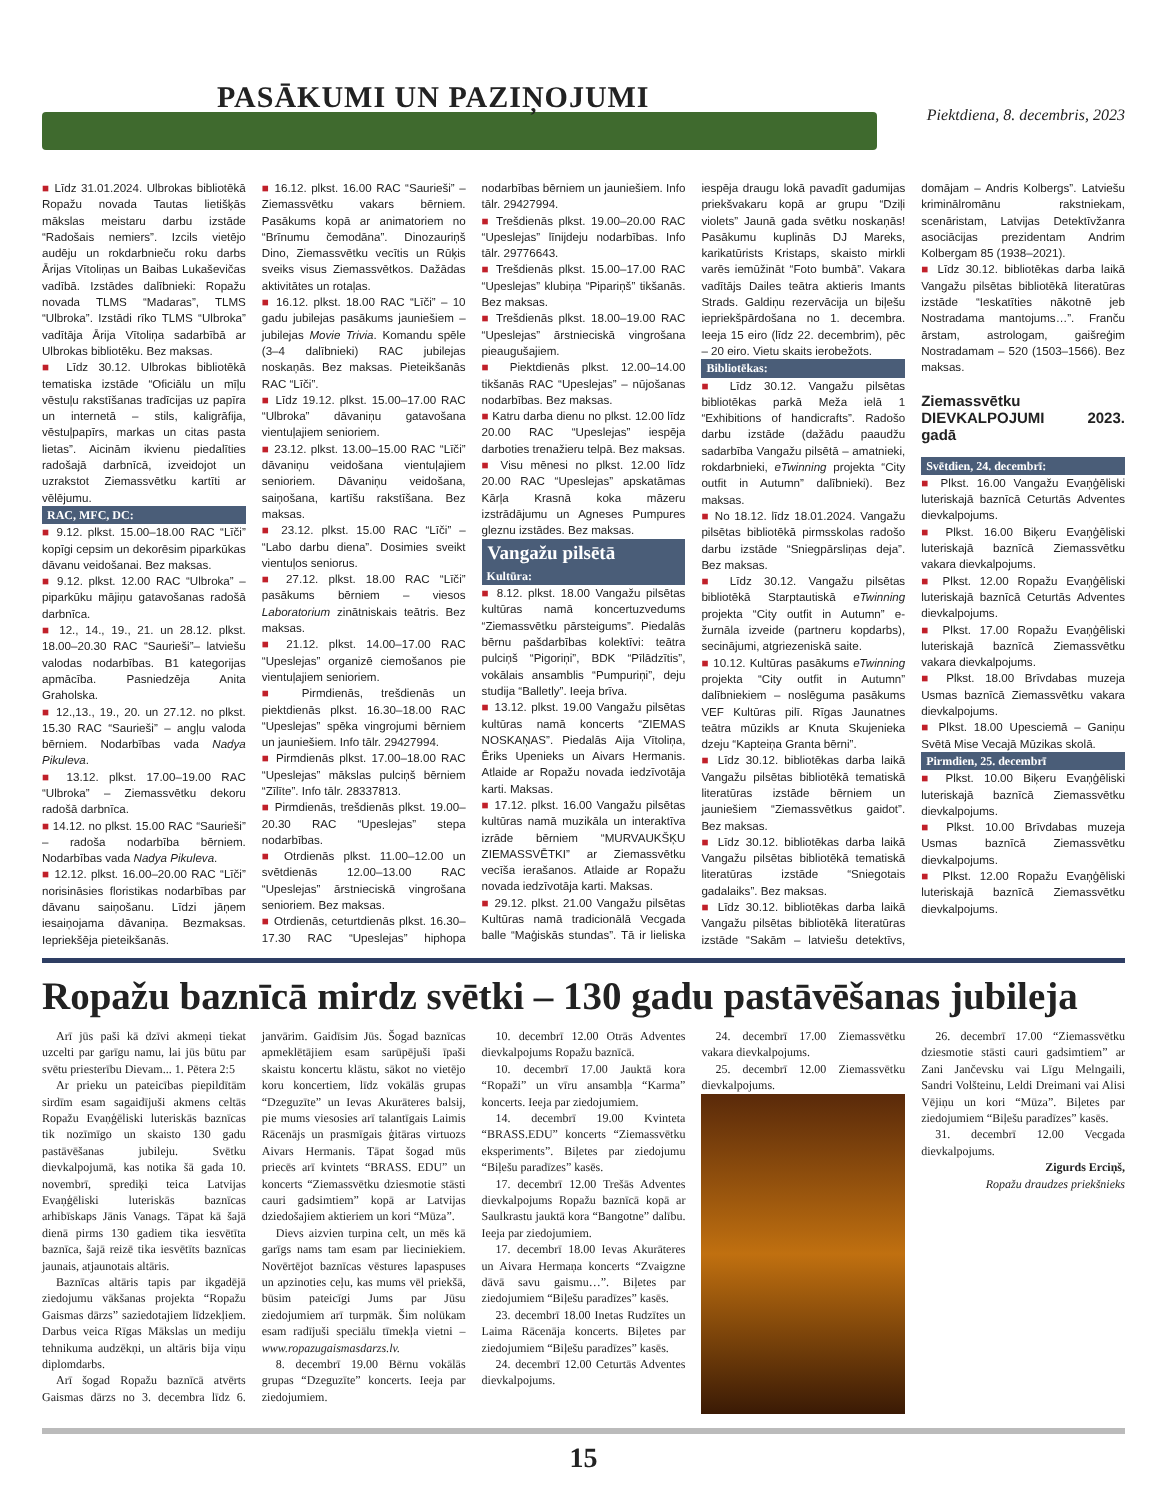PASĀKUMI UN PAZIŅOJUMI
Piektdiena, 8. decembris, 2023
■ Līdz 31.01.2024. Ulbrokas bibliotēkā Ropažu novada Tautas lietišķās mākslas meistaru darbu izstāde “Radošais nemiers”. Izcils vietējo audēju un rokdarbnieču roku darbs Ārijas Vītoliņas un Baibas Lukaševičas vadībā. Izstādes dalībnieki: Ropažu novada TLMS “Madaras”, TLMS “Ulbroka”. Izstādi rīko TLMS “Ulbroka” vadītāja Ārija Vītoliņa sadarbībā ar Ulbrokas bibliotēku. Bez maksas.
■ Līdz 30.12. Ulbrokas bibliotēkā tematiska izstāde “Oficiālu un mīļu vēstuļu rakstīšanas tradīcijas uz papīra un internetā – stils, kaligrāfija, vēstuļpapīrs, markas un citas pasta lietas”. Aicinām ikvienu piedalīties radošajā darbnīcā, izveidojot un uzrakstot Ziemassvētku kartīti ar vēlējumu.
RAC, MFC, DC:
■ 9.12. plkst. 15.00–18.00 RAC “Līči” kopīgi cepsim un dekorēsim piparkūkas dāvanu veidošanai. Bez maksas.
■ 9.12. plkst. 12.00 RAC “Ulbroka” – piparkūku mājiņu gatavošanas radošā darbnīca.
■ 12., 14., 19., 21. un 28.12. plkst. 18.00–20.30 RAC “Saurieši”– latviešu valodas nodarbības. B1 kategorijas apmācība. Pasniedzēja Anita Graholska.
■ 12.,13., 19., 20. un 27.12. no plkst. 15.30 RAC “Saurieši” – angļu valoda bērniem. Nodarbības vada Nadya Pikuleva.
■ 13.12. plkst. 17.00–19.00 RAC “Ulbroka” – Ziemassvētku dekoru radošā darbnīca.
■ 14.12. no plkst. 15.00 RAC “Saurieši” – radoša nodarbība bērniem. Nodarbības vada Nadya Pikuleva.
■ 12.12. plkst. 16.00–20.00 RAC “Līči” norisināsies floristikas nodarbības par dāvanu saiņošanu. Līdzi jāņem iesaiņojama dāvaniņa. Bezmaksas. Iepriekšēja pieteikšanās.
■ 16.12. plkst. 16.00 RAC “Saurieši” – Ziemassvētku vakars bērniem. Pasākums kopā ar animatoriem no “Brīnumu čemodāna”. Dinozauriņš Dino, Ziemassvētku vecītis un Rūķis sveiks visus Ziemassvētkos. Dažādas aktivitātes un rotaļas.
■ 16.12. plkst. 18.00 RAC “Līči” – 10 gadu jubilejas pasākums jauniešiem – jubilejas Movie Trivia. Komandu spēle (3–4 dalībnieki) RAC jubilejas noskaņās. Bez maksas. Pieteikšanās RAC “Līči”.
■ Līdz 19.12. plkst. 15.00–17.00 RAC “Ulbroka” dāvaniņu gatavošana vientuļajiem senioriem.
■ 23.12. plkst. 13.00–15.00 RAC “Līči” dāvaniņu veidošana vientuļajiem senioriem. Dāvaniņu veidošana, saiņošana, kartīšu rakstīšana. Bez maksas.
■ 23.12. plkst. 15.00 RAC “Līči” – “Labo darbu diena”. Dosimies sveikt vientuļos seniorus.
■ 27.12. plkst. 18.00 RAC “Līči” pasākums bērniem – viesos Laboratorium zinātniskais teātris. Bez maksas.
■ 21.12. plkst. 14.00–17.00 RAC “Upeslejas” organizē ciemošanos pie vientuļajiem senioriem.
■ Pirmdienās, trešdienās un piektdienās plkst. 16.30–18.00 RAC “Upeslejas” spēka vingrojumi bērniem un jauniešiem. Info tālr. 29427994.
■ Pirmdienās plkst. 17.00–18.00 RAC “Upeslejas” mākslas pulciņš bērniem “Zīlīte”. Info tālr. 28337813.
■ Pirmdienās, trešdienās plkst. 19.00–20.30 RAC “Upeslejas” stepa nodarbības.
■ Otrdienās plkst. 11.00–12.00 un svētdienās 12.00–13.00 RAC “Upeslejas” ārstnieciskā vingrošana senioriem. Bez maksas.
■ Otrdienās, ceturtdienās plkst. 16.30–17.30 RAC “Upeslejas” hiphopa nodarbības bērniem un jauniešiem. Info tālr. 29427994.
■ Trešdienās plkst. 19.00–20.00 RAC “Upeslejas” līnijdeju nodarbības. Info tālr. 29776643.
■ Trešdienās plkst. 15.00–17.00 RAC “Upeslejas” klubiņa “Pipariņš” tikšanās. Bez maksas.
■ Trešdienās plkst. 18.00–19.00 RAC “Upeslejas” ārstnieciskā vingrošana pieaugušajiem.
■ Piektdienās plkst. 12.00–14.00 tikšanās RAC “Upeslejas” – nūjošanas nodarbības. Bez maksas.
■ Katru darba dienu no plkst. 12.00 līdz 20.00 RAC “Upeslejas” iespēja darboties trenažieru telpā. Bez maksas.
■ Visu mēnesi no plkst. 12.00 līdz 20.00 RAC “Upeslejas” apskatāmas Kārļa Krasnā koka māzeru izstrādājumu un Agneses Pumpures gleznu izstādes. Bez maksas.
Vangažu pilsētā
Kultūra:
■ 8.12. plkst. 18.00 Vangažu pilsētas kultūras namā koncertuzvedums “Ziemassvētku pārsteigums”. Piedalās bērnu pašdarbības kolektīvi: teātra pulciņš “Pigoriņi”, BDK “Pīlādzītis”, vokālais ansamblis “Pumpuriņi”, deju studija “Balletly”. Ieeja brīva.
■ 13.12. plkst. 19.00 Vangažu pilsētas kultūras namā koncerts “ZIEMAS NOSKAŅAS”. Piedalās Aija Vītoliņa, Ēriks Upenieks un Aivars Hermanis. Atlaide ar Ropažu novada iedzīvotāja karti. Maksas.
■ 17.12. plkst. 16.00 Vangažu pilsētas kultūras namā muzikāla un interaktīva izrāde bērniem “MURVAUKŠĶU ZIEMASSVĒTKI” ar Ziemassvētku vecīša ierašanos. Atlaide ar Ropažu novada iedzīvotāja karti. Maksas.
■ 29.12. plkst. 21.00 Vangažu pilsētas Kultūras namā tradicionālā Vecgada balle “Maģiskās stundas”. Tā ir lieliska iespēja draugu lokā pavadīt gadumijas priekšvakaru kopā ar grupu “Dziļi violets” Jaunā gada svētku noskaņās! Pasākumu kuplinās DJ Mareks, karikatūrists Kristaps, skaisto mirkli varēs iemūžināt “Foto bumbā”. Vakara vadītājs Dailes teātra aktieris Imants Strads. Galdiņu rezervācija un biļešu iepriekšpārdošana no 1. decembra. Ieeja 15 eiro (līdz 22. decembrim), pēc – 20 eiro. Vietu skaits ierobežots.
Bibliotēkas:
■ Līdz 30.12. Vangažu pilsētas bibliotēkas parkā Meža ielā 1 “Exhibitions of handicrafts”. Radošo darbu izstāde (dažādu paaudžu sadarbība Vangažu pilsētā – amatnieki, rokdarbnieki, eTwinning projekta “City outfit in Autumn” dalībnieki). Bez maksas.
■ No 18.12. līdz 18.01.2024. Vangažu pilsētas bibliotēkā pirmsskolas radošo darbu izstāde “Sniegpārsliņas deja”. Bez maksas.
■ Līdz 30.12. Vangažu pilsētas bibliotēkā Starptautiskā eTwinning projekta “City outfit in Autumn” e-žurnāla izveide (partneru kopdarbs), secinājumi, atgriezeniskā saite.
■ 10.12. Kultūras pasākums eTwinning projekta “City outfit in Autumn” dalībniekiem – noslēguma pasākums VEF Kultūras pilī. Rīgas Jaunatnes teātra mūzikls ar Knuta Skujenieka dzeju “Kapteiņa Granta bērni”.
■ Līdz 30.12. bibliotēkas darba laikā Vangažu pilsētas bibliotēkā tematiskā literatūras izstāde bērniem un jauniešiem “Ziemassvētkus gaidot”. Bez maksas.
■ Līdz 30.12. bibliotēkas darba laikā Vangažu pilsētas bibliotēkā tematiskā literatūras izstāde “Sniegotais gadalaiks”. Bez maksas.
■ Līdz 30.12. bibliotēkas darba laikā Vangažu pilsētas bibliotēkā literatūras izstāde “Sakām – latviešu detektīvs, domājam – Andris Kolbergs”. Latviešu kriminālromānu rakstniekam, scenāristam, Latvijas Detektīvžanra asociācijas prezidentam Andrim Kolbergam 85 (1938–2021).
■ Līdz 30.12. bibliotēkas darba laikā Vangažu pilsētas bibliotēkā literatūras izstāde “Ieskatīties nākotnē jeb Nostradama mantojums…”. Franču ārstam, astrologam, gaišreģim Nostradamam – 520 (1503–1566). Bez maksas.
Ziemassvētku DIEVKALPOJUMI 2023. gadā
Svētdien, 24. decembrī:
■ Plkst. 16.00 Vangažu Evaņģēliski luteriskajā baznīcā Ceturtās Adventes dievkalpojums.
■ Plkst. 16.00 Biķeru Evaņģēliski luteriskajā baznīcā Ziemassvētku vakara dievkalpojums.
■ Plkst. 12.00 Ropažu Evaņģēliski luteriskajā baznīcā Ceturtās Adventes dievkalpojums.
■ Plkst. 17.00 Ropažu Evaņģēliski luteriskajā baznīcā Ziemassvētku vakara dievkalpojums.
■ Plkst. 18.00 Brīvdabas muzeja Usmas baznīcā Ziemassvētku vakara dievkalpojums.
■ Plkst. 18.00 Upesciemā – Ganiņu Svētā Mise Vecajā Mūzikas skolā.
Pirmdien, 25. decembrī
■ Plkst. 10.00 Biķeru Evaņģēliski luteriskajā baznīcā Ziemassvētku dievkalpojums.
■ Plkst. 10.00 Brīvdabas muzeja Usmas baznīcā Ziemassvētku dievkalpojums.
■ Plkst. 12.00 Ropažu Evaņģēliski luteriskajā baznīcā Ziemassvētku dievkalpojums.
Ropažu baznīcā mirdz svētki – 130 gadu pastāvēšanas jubileja
Arī jūs paši kā dzīvi akmeņi tiekat uzcelti par garīgu namu, lai jūs būtu par svētu priesterību Dievam... 1. Pētera 2:5
Ar prieku un pateicības piepildītām sirdīm esam sagaidījuši akmens celtās Ropažu Evaņģēliski luteriskās baznīcas tik nozīmīgo un skaisto 130 gadu pastāvēšanas jubileju. Svētku dievkalpojumā, kas notika šā gada 10. novembrī, sprediķi teica Latvijas Evaņģēliski luteriskās baznīcas arhibīskaps Jānis Vanags. Tāpat kā šajā dienā pirms 130 gadiem tika iesvētīta baznīca, šajā reizē tika iesvētīts baznīcas jaunais, atjaunotais altāris.
Baznīcas altāris tapis par ikgadējā ziedojumu vākšanas projekta “Ropažu Gaismas dārzs” saziedotajiem līdzekļiem. Darbus veica Rīgas Mākslas un mediju tehnikuma audzēkņi, un altāris bija viņu diplomdarbs.
Arī šogad Ropažu baznīcā atvērts Gaismas dārzs no 3. decembra līdz 6. janvārim. Gaidīsim Jūs. Šogad baznīcas apmeklētājiem esam sarūpējuši īpaši skaistu koncertu klāstu, sākot no vietējo koru koncertiem, līdz vokālās grupas “Dzeguzīte” un Ievas Akurāteres balsij, pie mums viesosies arī talantīgais Laimis Rācenājs un prasmīgais ģitāras virtuozs Aivars Hermanis. Tāpat šogad mūs priecēs arī kvintets “BRASS. EDU” un koncerts “Ziemassvētku dziesmotie stāsti cauri gadsimtiem” kopā ar Latvijas dziedošajiem aktieriem un kori “Mūza”.
Dievs aizvien turpina celt, un mēs kā garīgs nams tam esam par liecinie­kiem. Novērtējot baznīcas vēstures lapaspuses un apzinoties ceļu, kas mums vēl priekšā, būsim pateicīgi Jums par Jūsu ziedojumiem arī turpmāk. Šim nolūkam esam radījuši speciālu tīmekļa vietni – www.ropazugaismasdarzs.lv.
8. decembrī 19.00 Bērnu vokālās grupas “Dzeguzīte” koncerts. Ieeja par ziedojumiem.
10. decembrī 12.00 Otrās Adventes dievkalpojums Ropažu baznīcā.
10. decembrī 17.00 Jauktā kora “Ropaži” un vīru ansambļa “Karma” koncerts. Ieeja par ziedojumiem.
14. decembrī 19.00 Kvinteta “BRASS.EDU” koncerts “Ziemassvētku eksperiments”. Biļetes par ziedojumu “Biļešu paradīzes” kasēs.
17. decembrī 12.00 Trešās Adventes dievkalpojums Ropažu baznīcā kopā ar Saulkrastu jauktā kora “Bangotne” dalību. Ieeja par ziedojumiem.
17. decembrī 18.00 Ievas Akurāteres un Aivara Hermaņa koncerts “Zvaigzne dāvā savu gaismu…”. Biļetes par ziedojumiem “Biļešu paradīzes” kasēs.
23. decembrī 18.00 Inetas Rudzītes un Laima Rācenāja koncerts. Biļetes par ziedojumiem “Biļešu paradīzes” kasēs.
24. decembrī 12.00 Ceturtās Adventes dievkalpojums.
24. decembrī 17.00 Ziemassvētku vakara dievkalpojums.
25. decembrī 12.00 Ziemassvētku dievkalpojums.
26. decembrī 17.00 “Ziemassvētku dziesmotie stāsti cauri gadsimtiem” ar Zani Jančevsku vai Līgu Melngaili, Sandri Volšteinu, Leldi Dreimani vai Alisi Vējiņu un kori “Mūza”. Biļetes par ziedojumiem “Biļešu paradīzes” kasēs.
31. decembrī 12.00 Vecgada dievkalpojums.
Zigurds Erciņš,
Ropažu draudzes priekšnieks
15